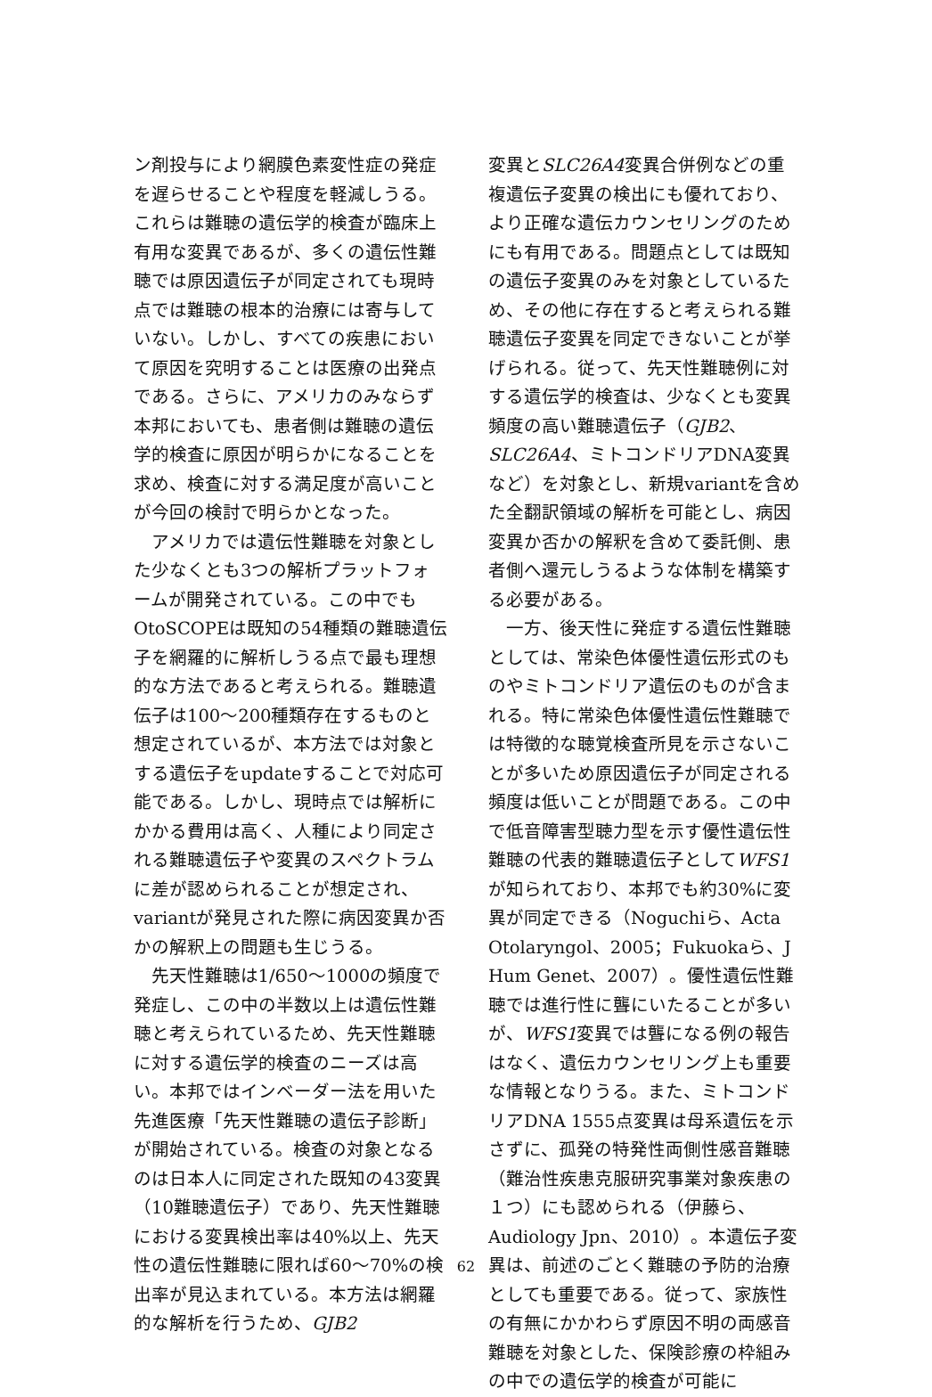ン剤投与により網膜色素変性症の発症を遅らせることや程度を軽減しうる。これらは難聴の遺伝学的検査が臨床上有用な変異であるが、多くの遺伝性難聴では原因遺伝子が同定されても現時点では難聴の根本的治療には寄与していない。しかし、すべての疾患において原因を究明することは医療の出発点である。さらに、アメリカのみならず本邦においても、患者側は難聴の遺伝学的検査に原因が明らかになることを求め、検査に対する満足度が高いことが今回の検討で明らかとなった。
アメリカでは遺伝性難聴を対象とした少なくとも3つの解析プラットフォームが開発されている。この中でもOtoSCOPEは既知の54種類の難聴遺伝子を網羅的に解析しうる点で最も理想的な方法であると考えられる。難聴遺伝子は100〜200種類存在するものと想定されているが、本方法では対象とする遺伝子をupdateすることで対応可能である。しかし、現時点では解析にかかる費用は高く、人種により同定される難聴遺伝子や変異のスペクトラムに差が認められることが想定され、variantが発見された際に病因変異か否かの解釈上の問題も生じうる。
先天性難聴は1/650〜1000の頻度で発症し、この中の半数以上は遺伝性難聴と考えられているため、先天性難聴に対する遺伝学的検査のニーズは高い。本邦ではインベーダー法を用いた先進医療「先天性難聴の遺伝子診断」が開始されている。検査の対象となるのは日本人に同定された既知の43変異（10難聴遺伝子）であり、先天性難聴における変異検出率は40%以上、先天性の遺伝性難聴に限れば60〜70%の検出率が見込まれている。本方法は網羅的な解析を行うため、GJB2
変異とSLC26A4変異合併例などの重複遺伝子変異の検出にも優れており、より正確な遺伝カウンセリングのためにも有用である。問題点としては既知の遺伝子変異のみを対象としているため、その他に存在すると考えられる難聴遺伝子変異を同定できないことが挙げられる。従って、先天性難聴例に対する遺伝学的検査は、少なくとも変異頻度の高い難聴遺伝子（GJB2、SLC26A4、ミトコンドリアDNA変異など）を対象とし、新規variantを含めた全翻訳領域の解析を可能とし、病因変異か否かの解釈を含めて委託側、患者側へ還元しうるような体制を構築する必要がある。
一方、後天性に発症する遺伝性難聴としては、常染色体優性遺伝形式のものやミトコンドリア遺伝のものが含まれる。特に常染色体優性遺伝性難聴では特徴的な聴覚検査所見を示さないことが多いため原因遺伝子が同定される頻度は低いことが問題である。この中で低音障害型聴力型を示す優性遺伝性難聴の代表的難聴遺伝子としてWFS1が知られており、本邦でも約30%に変異が同定できる（Noguchiら、Acta Otolaryngol、2005；Fukuokaら、J Hum Genet、2007）。優性遺伝性難聴では進行性に聾にいたることが多いが、WFS1変異では聾になる例の報告はなく、遺伝カウンセリング上も重要な情報となりうる。また、ミトコンドリアDNA 1555点変異は母系遺伝を示さずに、孤発の特発性両側性感音難聴（難治性疾患克服研究事業対象疾患の１つ）にも認められる（伊藤ら、Audiology Jpn、2010）。本遺伝子変異は、前述のごとく難聴の予防的治療としても重要である。従って、家族性の有無にかかわらず原因不明の両感音難聴を対象とした、保険診療の枠組みの中での遺伝学的検査が可能に
62